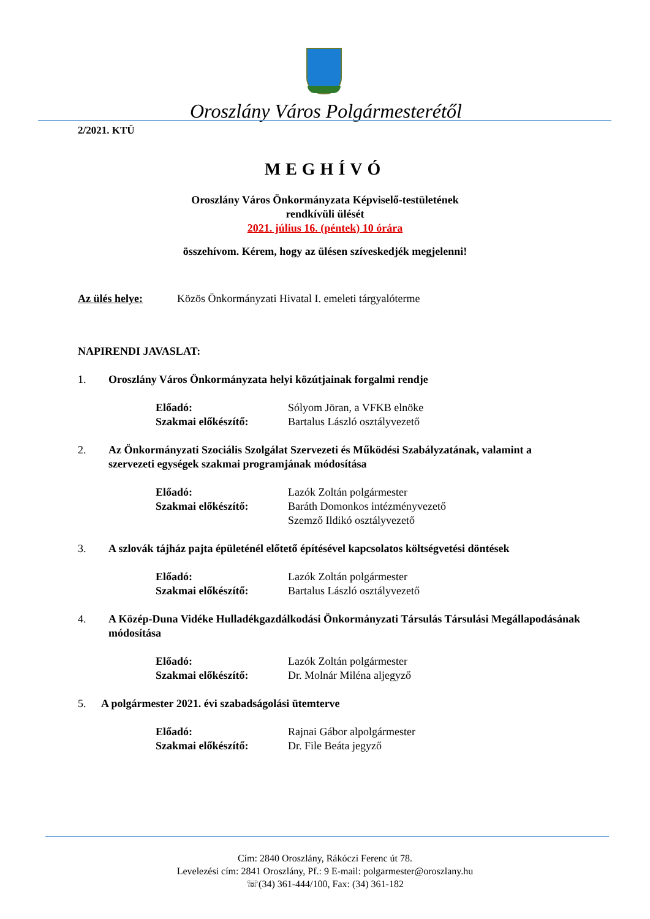Oroszlány Város Polgármesterétől
2/2021. KTÜ
MEGHÍVÓ
Oroszlány Város Önkormányzata Képviselő-testületének
rendkívüli ülését
2021. július 16. (péntek) 10 órára
összehívom. Kérem, hogy az ülésen szíveskedjék megjelenni!
Az ülés helye: Közös Önkormányzati Hivatal I. emeleti tárgyalóterme
NAPIRENDI JAVASLAT:
1. Oroszlány Város Önkormányzata helyi közútjainak forgalmi rendje
Előadó:
Szakmai előkészítő: Sólyom Jöran, a VFKB elnöke
Bartalus László osztályvezető
2. Az Önkormányzati Szociális Szolgálat Szervezeti és Működési Szabályzatának, valamint a szervezeti egységek szakmai programjának módosítása
Előadó:
Szakmai előkészítő: Lazók Zoltán polgármester
Baráth Domonkos intézményvezető
Szemző Ildikó osztályvezető
3. A szlovák tájház pajta épületénél előtető építésével kapcsolatos költségvetési döntések
Előadó:
Szakmai előkészítő: Lazók Zoltán polgármester
Bartalus László osztályvezető
4. A Közép-Duna Vidéke Hulladékgazdálkodási Önkormányzati Társulás Társulási Megállapodásának módosítása
Előadó:
Szakmai előkészítő: Lazók Zoltán polgármester
Dr. Molnár Miléna aljegyző
5. A polgármester 2021. évi szabadságolási ütemterve
Előadó:
Szakmai előkészítő: Rajnai Gábor alpolgármester
Dr. File Beáta jegyző
Cím: 2840 Oroszlány, Rákóczi Ferenc út 78.
Levelezési cím: 2841 Oroszlány, Pf.: 9 E-mail: polgarmester@oroszlany.hu
☏(34) 361-444/100, Fax: (34) 361-182